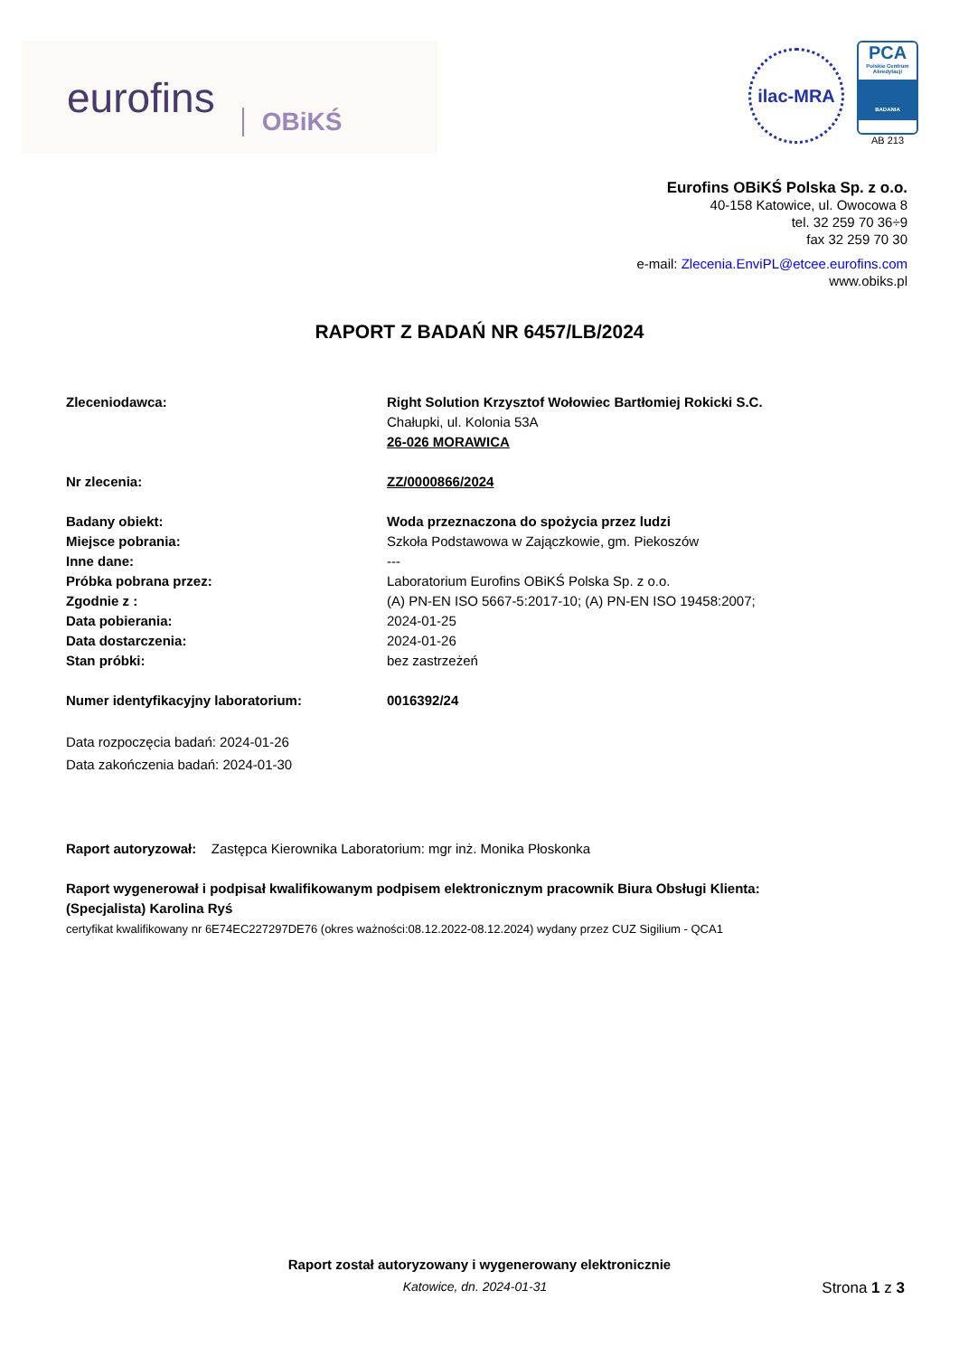eurofins OBiKŚ
ilac-MRA
PCA
Polskie Centrum Akredytacji
BADANIA
AB 213
Eurofins OBiKŚ Polska Sp. z o.o.
40-158 Katowice, ul. Owocowa 8
tel. 32 259 70 36÷9
fax 32 259 70 30
e-mail: Zlecenia.EnviPL@etcee.eurofins.com
www.obiks.pl
RAPORT Z BADAŃ NR 6457/LB/2024
Zleceniodawca: Right Solution Krzysztof Wołowiec Bartłomiej Rokicki S.C.
Chałupki, ul. Kolonia 53A
26-026 MORAWICA
Nr zlecenia: ZZ/0000866/2024
Badany obiekt: Woda przeznaczona do spożycia przez ludzi
Miejsce pobrania: Szkoła Podstawowa w Zajączkowie, gm. Piekoszów
Inne dane: ---
Próbka pobrana przez: Laboratorium Eurofins OBiKŚ Polska Sp. z o.o.
Zgodnie z : (A) PN-EN ISO 5667-5:2017-10; (A) PN-EN ISO 19458:2007;
Data pobierania: 2024-01-25
Data dostarczenia: 2024-01-26
Stan próbki: bez zastrzeżeń
Numer identyfikacyjny laboratorium: 0016392/24
Data rozpoczęcia badań: 2024-01-26
Data zakończenia badań: 2024-01-30
Raport autoryzował: Zastępca Kierownika Laboratorium: mgr inż. Monika Płoskonka
Raport wygenerował i podpisał kwalifikowanym podpisem elektronicznym pracownik Biura Obsługi Klienta:
(Specjalista) Karolina Ryś
certyfikat kwalifikowany nr 6E74EC227297DE76 (okres ważności:08.12.2022-08.12.2024) wydany przez CUZ Sigilium - QCA1
Raport został autoryzowany i wygenerowany elektronicznie
Katowice, dn. 2024-01-31 Strona 1 z 3